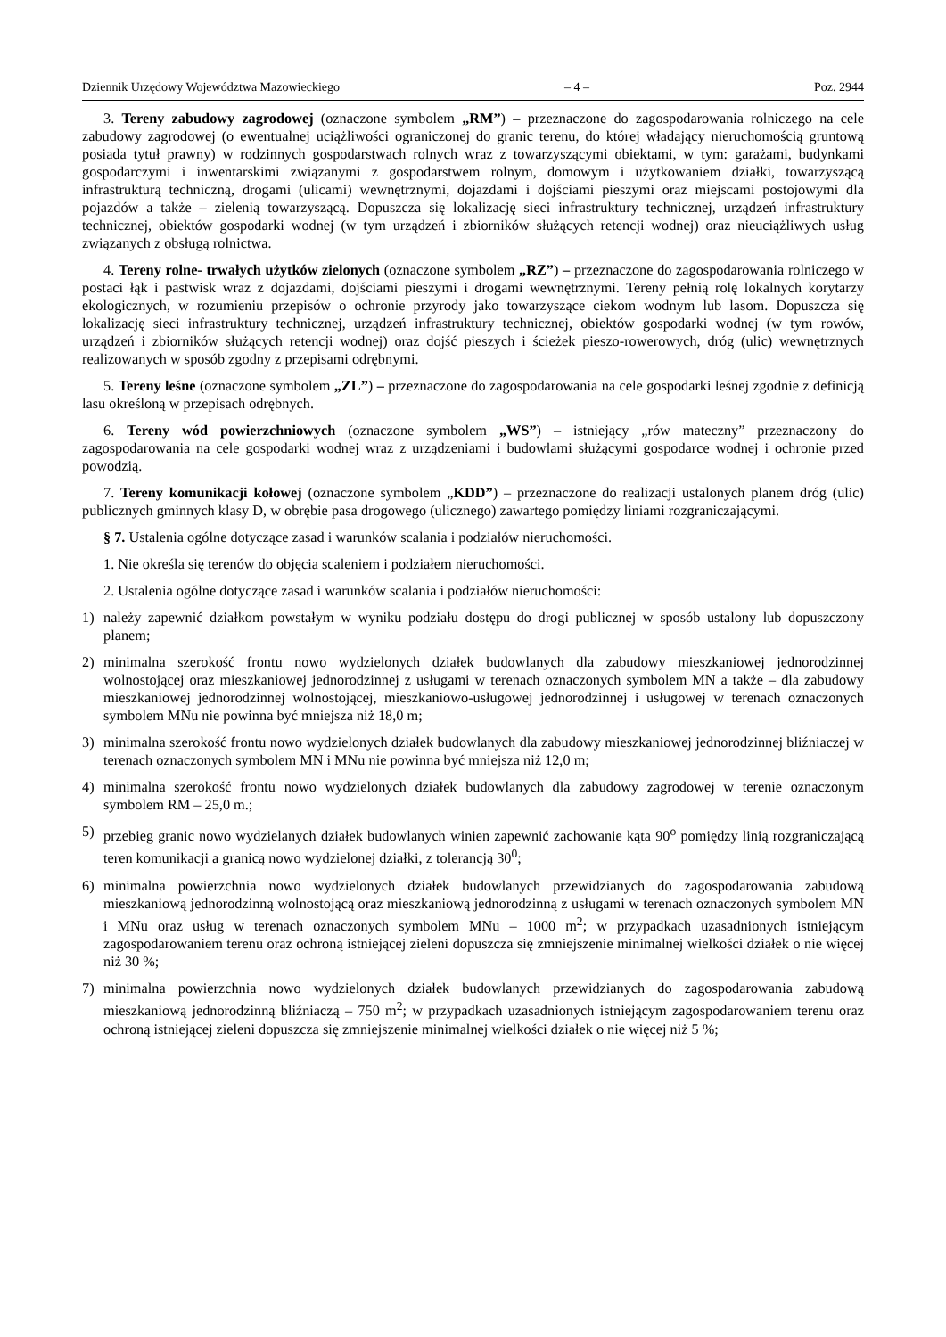Dziennik Urzędowy Województwa Mazowieckiego – 4 – Poz. 2944
3. Tereny zabudowy zagrodowej (oznaczone symbolem „RM”) – przeznaczone do zagospodarowania rolniczego na cele zabudowy zagrodowej (o ewentualnej uciążliwości ograniczonej do granic terenu, do której władający nieruchomością gruntową posiada tytuł prawny) w rodzinnych gospodarstwach rolnych wraz z towarzyszącymi obiektami, w tym: garażami, budynkami gospodarczymi i inwentarskimi związanymi z gospodarstwem rolnym, domowym i użytkowaniem działki, towarzyszącą infrastrukturą techniczną, drogami (ulicami) wewnętrznymi, dojazdami i dojściami pieszymi oraz miejscami postojowymi dla pojazdów a także – zielenią towarzyszącą. Dopuszcza się lokalizację sieci infrastruktury technicznej, urządzeń infrastruktury technicznej, obiektów gospodarki wodnej (w tym urządzeń i zbiorników służących retencji wodnej) oraz nieuciążliwych usług związanych z obsługą rolnictwa.
4. Tereny rolne- trwałych użytków zielonych (oznaczone symbolem „RZ”) – przeznaczone do zagospodarowania rolniczego w postaci łąk i pastwisk wraz z dojazdami, dojściami pieszymi i drogami wewnętrznymi. Tereny pełnią rolę lokalnych korytarzy ekologicznych, w rozumieniu przepisów o ochronie przyrody jako towarzyszące ciekom wodnym lub lasom. Dopuszcza się lokalizację sieci infrastruktury technicznej, urządzeń infrastruktury technicznej, obiektów gospodarki wodnej (w tym rowów, urządzeń i zbiorników służących retencji wodnej) oraz dojść pieszych i ścieżek pieszo-rowerowych, dróg (ulic) wewnętrznych realizowanych w sposób zgodny z przepisami odrębnymi.
5. Tereny leśne (oznaczone symbolem „ZL”) – przeznaczone do zagospodarowania na cele gospodarki leśnej zgodnie z definicją lasu określoną w przepisach odrębnych.
6. Tereny wód powierzchniowych (oznaczone symbolem „WS”) – istniejący „rów mateczny” przeznaczony do zagospodarowania na cele gospodarki wodnej wraz z urządzeniami i budowlami służącymi gospodarce wodnej i ochronie przed powodzią.
7. Tereny komunikacji kołowej (oznaczone symbolem „KDD”) – przeznaczone do realizacji ustalonych planem dróg (ulic) publicznych gminnych klasy D, w obrębie pasa drogowego (ulicznego) zawartego pomiędzy liniami rozgraniczającymi.
§ 7. Ustalenia ogólne dotyczące zasad i warunków scalania i podziałów nieruchomości.
1. Nie określa się terenów do objęcia scaleniem i podziałem nieruchomości.
2. Ustalenia ogólne dotyczące zasad i warunków scalania i podziałów nieruchomości:
1) należy zapewnić działkom powstałym w wyniku podziału dostępu do drogi publicznej w sposób ustalony lub dopuszczony planem;
2) minimalna szerokość frontu nowo wydzielonych działek budowlanych dla zabudowy mieszkaniowej jednorodzinnej wolnostojącej oraz mieszkaniowej jednorodzinnej z usługami w terenach oznaczonych symbolem MN a także – dla zabudowy mieszkaniowej jednorodzinnej wolnostojącej, mieszkaniowo-usługowej jednorodzinnej i usługowej w terenach oznaczonych symbolem MNu nie powinna być mniejsza niż 18,0 m;
3) minimalna szerokość frontu nowo wydzielonych działek budowlanych dla zabudowy mieszkaniowej jednorodzinnej bliźniaczej w terenach oznaczonych symbolem MN i MNu nie powinna być mniejsza niż 12,0 m;
4) minimalna szerokość frontu nowo wydzielonych działek budowlanych dla zabudowy zagrodowej w terenie oznaczonym symbolem RM – 25,0 m.;
5) przebieg granic nowo wydzielanych działek budowlanych winien zapewnić zachowanie kąta 90<sup>o</sup> pomiędzy linią rozgraniczającą teren komunikacji a granicą nowo wydzielonej działki, z tolerancją 30<sup>0</sup>;
6) minimalna powierzchnia nowo wydzielonych działek budowlanych przewidzianych do zagospodarowania zabudową mieszkaniową jednorodzinną wolnostojącą oraz mieszkaniową jednorodzinną z usługami w terenach oznaczonych symbolem MN i MNu oraz usług w terenach oznaczonych symbolem MNu – 1000 m<sup>2</sup>; w przypadkach uzasadnionych istniejącym zagospodarowaniem terenu oraz ochroną istniejącej zieleni dopuszcza się zmniejszenie minimalnej wielkości działek o nie więcej niż 30 %;
7) minimalna powierzchnia nowo wydzielonych działek budowlanych przewidzianych do zagospodarowania zabudową mieszkaniową jednorodzinną bliźniaczą – 750 m<sup>2</sup>; w przypadkach uzasadnionych istniejącym zagospodarowaniem terenu oraz ochroną istniejącej zieleni dopuszcza się zmniejszenie minimalnej wielkości działek o nie więcej niż 5 %;